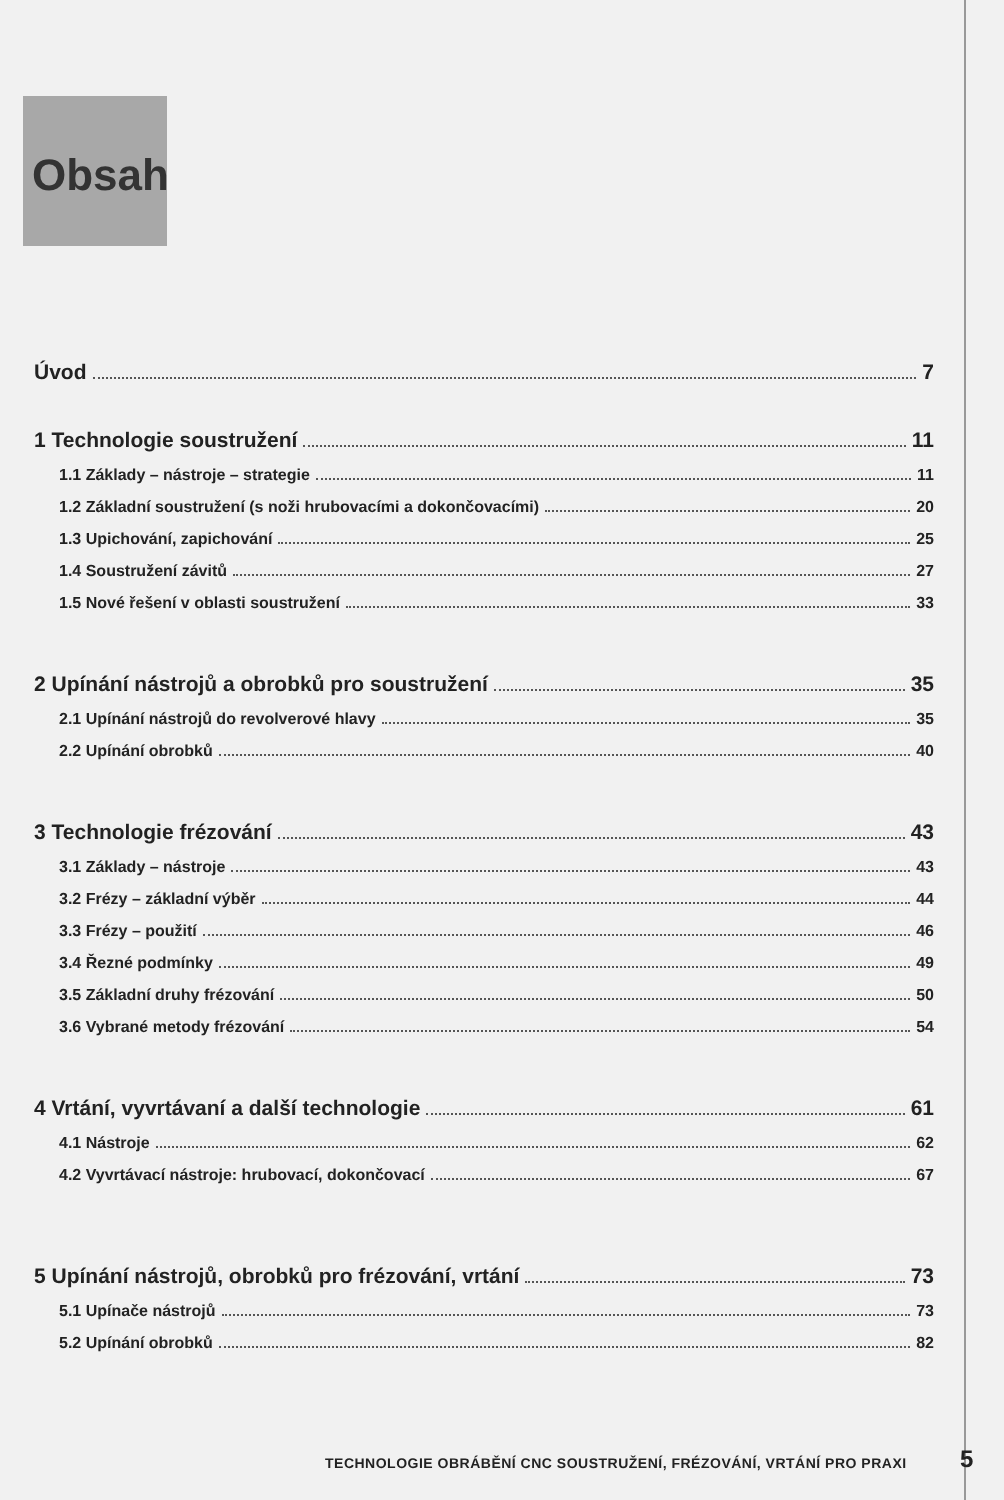Obsah
Úvod 7
1 Technologie soustružení 11
1.1 Základy – nástroje – strategie 11
1.2 Základní soustružení (s noži hrubovacími a dokončovacími) 20
1.3 Upichování, zapichování 25
1.4 Soustružení závitů 27
1.5 Nové řešení v oblasti soustružení 33
2 Upínání nástrojů a obrobků pro soustružení 35
2.1 Upínání nástrojů do revolverové hlavy 35
2.2 Upínání obrobků 40
3 Technologie frézování 43
3.1 Základy – nástroje 43
3.2 Frézy – základní výběr 44
3.3 Frézy – použití 46
3.4 Řezné podmínky 49
3.5 Základní druhy frézování 50
3.6 Vybrané metody frézování 54
4 Vrtání, vyvrtávaní a další technologie 61
4.1 Nástroje 62
4.2 Vyvrtávací nástroje: hrubovací, dokončovací 67
5 Upínání nástrojů, obrobků pro frézování, vrtání 73
5.1 Upínače nástrojů 73
5.2 Upínání obrobků 82
TECHNOLOGIE OBRÁBĚNÍ CNC SOUSTRUŽENÍ, FRÉZOVÁNÍ, VRTÁNÍ PRO PRAXI 5